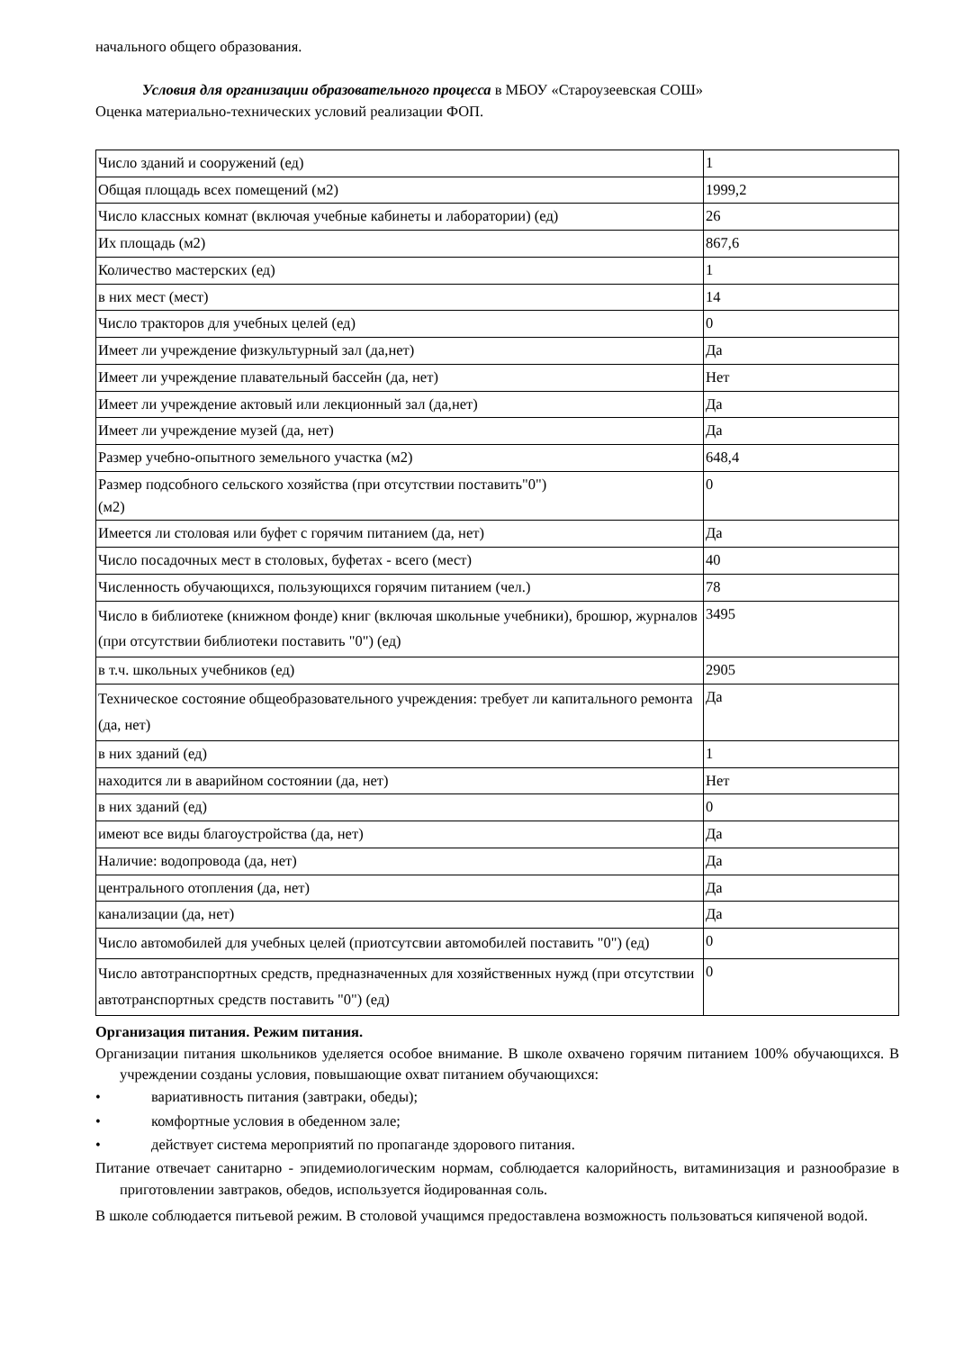начального общего образования.
Условия для организации образовательного процесса в МБОУ «Староузеевская СОШ»
Оценка материально-технических условий реализации ФОП.
| Число зданий и сооружений (ед) | 1 |
| Общая площадь всех помещений (м2) | 1999,2 |
| Число классных комнат (включая учебные кабинеты и лаборатории) (ед) | 26 |
| Их площадь (м2) | 867,6 |
| Количество мастерских (ед) | 1 |
| в них мест (мест) | 14 |
| Число тракторов для учебных целей (ед) | 0 |
| Имеет ли учреждение физкультурный зал (да,нет) | Да |
| Имеет ли учреждение плавательный бассейн (да, нет) | Нет |
| Имеет ли учреждение актовый или лекционный зал (да,нет) | Да |
| Имеет ли учреждение музей (да, нет) | Да |
| Размер учебно-опытного земельного участка (м2) | 648,4 |
| Размер подсобного сельского хозяйства (при отсутствии поставить"0") (м2) | 0 |
| Имеется ли столовая или буфет с горячим питанием (да, нет) | Да |
| Число посадочных мест в столовых, буфетах - всего (мест) | 40 |
| Численность обучающихся, пользующихся горячим питанием (чел.) | 78 |
| Число в библиотеке (книжном фонде) книг (включая школьные учебники), брошюр, журналов (при отсутствии библиотеки поставить "0") (ед) | 3495 |
| в т.ч. школьных учебников (ед) | 2905 |
| Техническое состояние общеобразовательного учреждения: требует ли капитального ремонта (да, нет) | Да |
| в них зданий (ед) | 1 |
| находится ли в аварийном состоянии (да, нет) | Нет |
| в них зданий (ед) | 0 |
| имеют все виды благоустройства (да, нет) | Да |
| Наличие: водопровода (да, нет) | Да |
| центрального отопления (да, нет) | Да |
| канализации (да, нет) | Да |
| Число автомобилей для учебных целей (приотсутсвии автомобилей поставить "0") (ед) | 0 |
| Число автотранспортных средств, предназначенных для хозяйственных нужд (при отсутствии автотранспортных средств поставить "0") (ед) | 0 |
Организация питания. Режим питания.
Организации питания школьников уделяется особое внимание. В школе охвачено горячим питанием 100% обучающихся. В учреждении созданы условия, повышающие охват питанием обучающихся:
• вариативность питания (завтраки, обеды);
• комфортные условия в обеденном зале;
• действует система мероприятий по пропаганде здорового питания.
Питание отвечает санитарно - эпидемиологическим нормам, соблюдается калорийность, витаминизация и разнообразие в приготовлении завтраков, обедов, используется йодированная соль.
В школе соблюдается питьевой режим. В столовой учащимся предоставлена возможность пользоваться кипяченой водой.